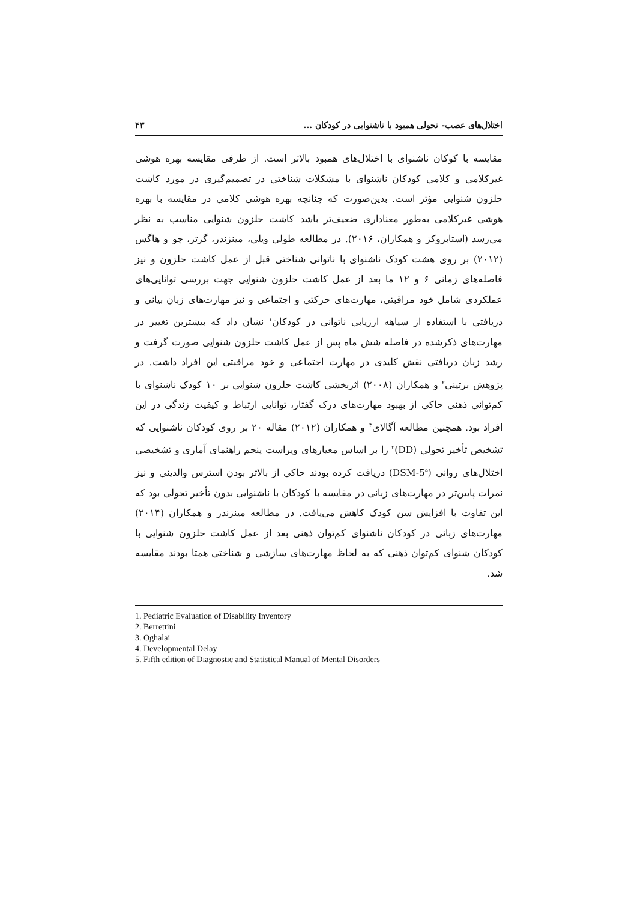اختلال‌های عصب- تحولی همبود با ناشنوایی در کودکان ... ۴۳
مقایسه با کوکان ناشنوای با اختلال‌های همبود بالاتر است. از طرفی مقایسه بهره هوشی غیرکلامی و کلامی کودکان ناشنوای با مشکلات شناختی در تصمیم‌گیری در مورد کاشت حلزون شنوایی مؤثر است. بدین‌صورت که چنانچه بهره هوشی کلامی در مقایسه با بهره هوشی غیرکلامی به‌طور معناداری ضعیف‌تر باشد کاشت حلزون شنوایی مناسب به نظر می‌رسد (استابروکز و همکاران، ۲۰۱۶). در مطالعه طولی ویلی، مینزندر، گرتر، چو و هاگس (۲۰۱۲) بر روی هشت کودک ناشنوای با ناتوانی شناختی قبل از عمل کاشت حلزون و نیز فاصله‌های زمانی ۶ و ۱۲ ما بعد از عمل کاشت حلزون شنوایی جهت بررسی توانایی‌های عملکردی شامل خود مراقبتی، مهارت‌های حرکتی و اجتماعی و نیز مهارت‌های زبان بیانی و دریافتی با استفاده از سیاهه ارزیابی ناتوانی در کودکان<sup>۱</sup> نشان داد که بیشترین تغییر در مهارت‌های ذکرشده در فاصله شش ماه پس از عمل کاشت حلزون شنوایی صورت گرفت و رشد زبان دریافتی نقش کلیدی در مهارت اجتماعی و خود مراقبتی این افراد داشت. در پژوهش برتینی<sup>۲</sup> و همکاران (۲۰۰۸) اثربخشی کاشت حلزون شنوایی بر ۱۰ کودک ناشنوای با کم‌توانی ذهنی حاکی از بهبود مهارت‌های درک گفتار، توانایی ارتباط و کیفیت زندگی در این افراد بود. همچنین مطالعه آگالای<sup>۳</sup> و همکاران (۲۰۱۲) مقاله ۲۰ بر روی کودکان ناشنوایی که تشخیص تأخیر تحولی (DD)<sup>۴</sup> را بر اساس معیارهای ویراست پنجم راهنمای آماری و تشخیصی اختلال‌های روانی (DSM-5<sup>۵</sup>) دریافت کرده بودند حاکی از بالاتر بودن استرس والدینی و نیز نمرات پایین‌تر در مهارت‌های زبانی در مقایسه با کودکان با ناشنوایی بدون تأخیر تحولی بود که این تفاوت با افزایش سن کودک کاهش می‌یافت. در مطالعه مینزندر و همکاران (۲۰۱۴) مهارت‌های زبانی در کودکان ناشنوای کم‌توان ذهنی بعد از عمل کاشت حلزون شنوایی با کودکان شنوای کم‌توان ذهنی که به لحاظ مهارت‌های سازشی و شناختی همتا بودند مقایسه شد.
1. Pediatric Evaluation of Disability Inventory
2. Berrettini
3. Oghalai
4. Developmental Delay
5. Fifth edition of Diagnostic and Statistical Manual of Mental Disorders